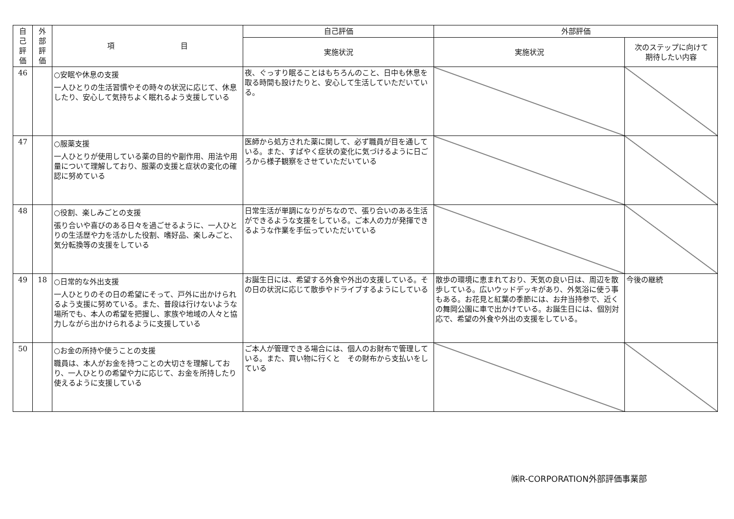| 自 己 評 価 | 外 部 評 価 | 項 目 | 自己評価 | 外部評価 | |
| --- | --- | --- | --- | --- | --- |
| | | | 実施状況 | 実施状況 | 次のステップに向けて 期待したい内容 |
| 46 | | ○安眠や休息の支援 一人ひとりの生活習慣やその時々の状況に応じて、休息したり、安心して気持ちよく眠れるよう支援している | 夜、ぐっすり眠ることはもちろんのこと、日中も休息を取る時間も設けたりと、安心して生活していただいている。 | | |
| 47 | | ○服薬支援 一人ひとりが使用している薬の目的や副作用、用法や用量について理解しており、服薬の支援と症状の変化の確認に努めている | 医師から処方された薬に関して、必ず職員が目を通している。また、すばやく症状の変化に気づけるように日ごろから様子観察をさせていただいている | | |
| 48 | | ○役割、楽しみごとの支援 張り合いや喜びのある日々を過ごせるように、一人ひとりの生活歴や力を活かした役割、嗜好品、楽しみごと、気分転換等の支援をしている | 日常生活が単調になりがちなので、張り合いのある生活ができるような支援をしている。ご本人の力が発揮できるような作業を手伝っていただいている | | |
| 49 | 18 | ○日常的な外出支援 一人ひとりのその日の希望にそって、戸外に出かけられるよう支援に努めている。また、普段は行けないような場所でも、本人の希望を把握し、家族や地域の人々と協力しながら出かけられるように支援している | お誕生日には、希望する外食や外出の支援している。その日の状況に応じて散歩やドライブするようにしている | 散歩の環境に恵まれており、天気の良い日は、周辺を散歩している。広いウッドデッキがあり、外気浴に使う事もある。お花見と紅葉の季節には、お弁当持参で、近くの舞岡公園に車で出かけている。お誕生日には、個別対応で、希望の外食や外出の支援をしている。 | 今後の継続 |
| 50 | | ○お金の所持や使うことの支援 職員は、本人がお金を持つことの大切さを理解しており、一人ひとりの希望や力に応じて、お金を所持したり使えるように支援している | ご本人が管理できる場合には、個人のお財布で管理している。また、買い物に行くと その財布から支払いをしている | | |
㈱R-CORPORATION外部評価事業部